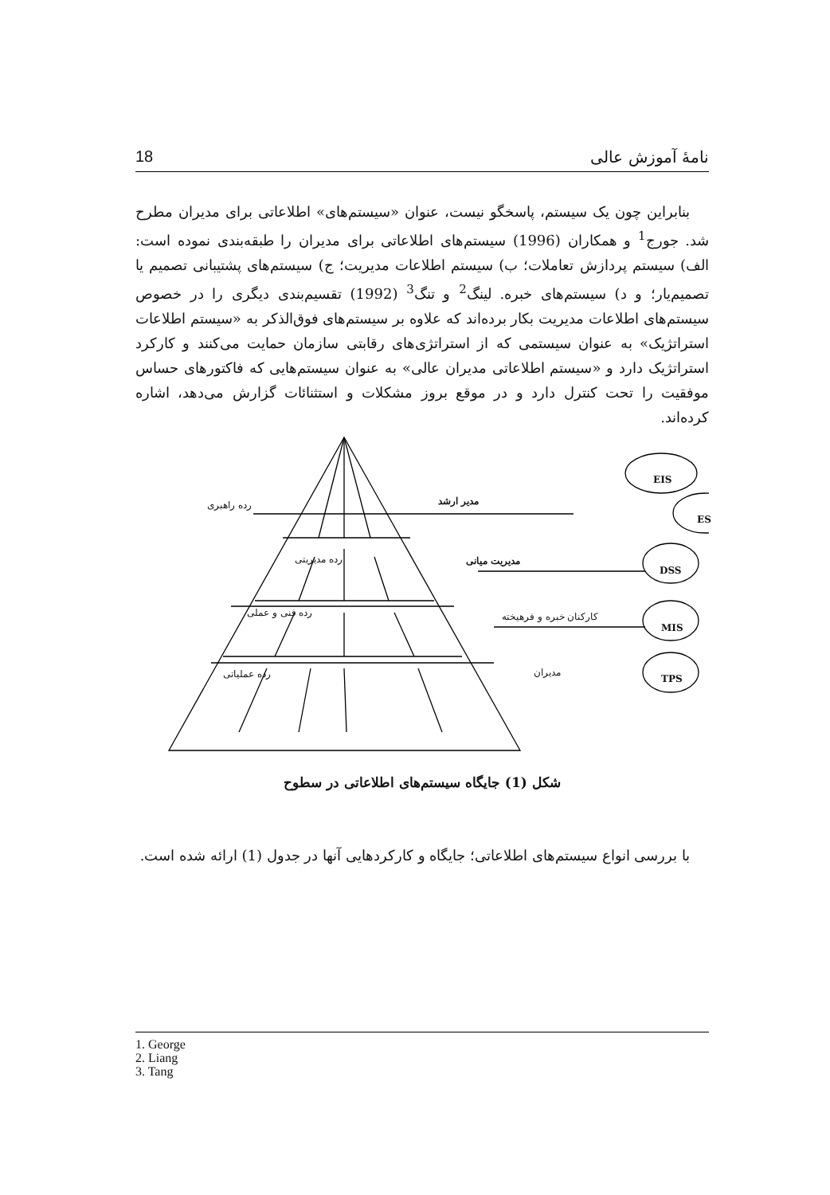18 نامهٔ آموزش عالی
بنابراین چون یک سیستم، پاسخگو نیست، عنوان «سیستم‌های» اطلاعاتی برای مدیران مطرح شد. جورج<sup>1</sup> و همکاران (1996) سیستم‌های اطلاعاتی برای مدیران را طبقه‌بندی نموده است: الف) سیستم پردازش تعاملات؛ ب) سیستم اطلاعات مدیریت؛ ج) سیستم‌های پشتیبانی تصمیم یا تصمیم‌یار؛ و د) سیستم‌های خبره. لینگ<sup>2</sup> و تنگ<sup>3</sup> (1992) تقسیم‌بندی دیگری را در خصوص سیستم‌های اطلاعات مدیریت بکار برده‌اند که علاوه بر سیستم‌های فوق‌الذکر به «سیستم اطلاعات استراتژیک» به عنوان سیستمی که از استراتژی‌های رقابتی سازمان حمایت می‌کنند و کارکرد استراتژیک دارد و «سیستم اطلاعاتی مدیران عالی» به عنوان سیستم‌هایی که فاکتورهای حساس موفقیت را تحت کنترل دارد و در موقع بروز مشکلات و استثنائات گزارش می‌دهد، اشاره کرده‌اند.
EIS
ES
DSS
MIS
TPS
رده راهبری مدیر ارشد
رده مدیریتی مدیریت میانی
رده فنی و عملی کارکنان خبره و فرهیخته
رده عملیاتی مدیران
شکل (1) جایگاه سیستم‌های اطلاعاتی در سطوح
با بررسی انواع سیستم‌های اطلاعاتی؛ جایگاه و کارکردهایی آنها در جدول (1) ارائه شده است.
1. George
2. Liang
3. Tang